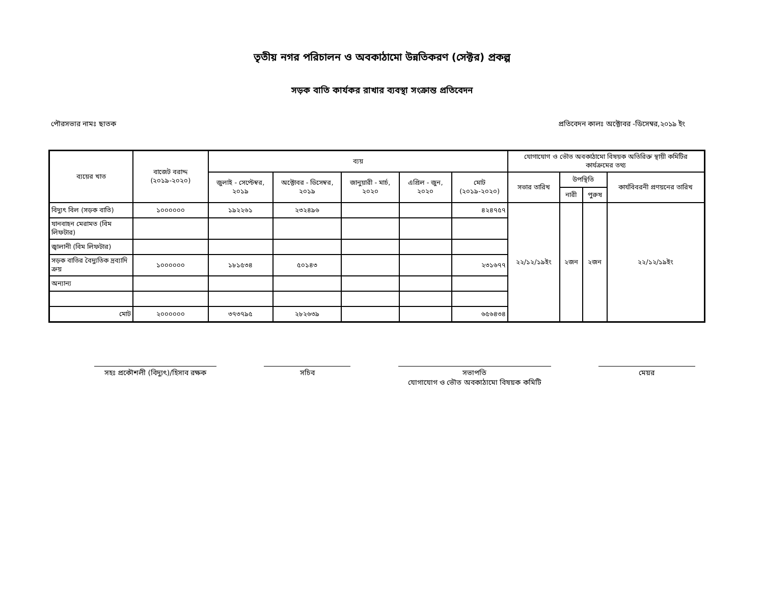তৃতীয় নগর পরিচালন ও অবকাঠামো উন্নতিকরণ (সেক্টর) প্রকল্প
সড়ক বাতি কার্যকর রাখার ব্যবস্থা সংক্রান্ত প্রতিবেদন
পৌরসভার নামঃ ছাতক প্রতিবেদন কালঃ অক্টোবর -ডিসেম্বর,২০১৯ ইং
| ব্যয়ের খাত | বাজেট বরাদ্দ (২০১৯-২০২০) | ব্যয় | | | | | যোগাযোগ ও ভৌত অবকাঠামো বিষয়ক অতিরিক্ত স্থায়ী কমিটির কার্যক্রমের তথ্য | | | |
| --- | --- | --- | --- | --- | --- | --- | --- | --- | --- | --- |
| | | জুলাই - সেপ্টেম্বর, ২০১৯ | অক্টোবর - ডিসেম্বর, ২০১৯ | জানুয়ারী - মার্চ, ২০২০ | এপ্রিল - জুন, ২০২০ | মোট (২০১৯-২০২০) | সভার তারিখ | উপস্থিতি | | কার্যবিবরনী প্রণয়নের তারিখ |
| | | | | | | | | নারী | পুরুষ | |
| বিদ্যুৎ বিল (সড়ক বাতি) | ১০০০০০০ | ১৯২২৬১ | ২৩২৪৯৬ | | | ৪২৪৭৫৭ | ২২/১২/১৯ইং | ২জন | ২জন | ২২/১২/১৯ইং |
| যানবাহন মেরামত (বিম লিফটার) | | | | | | | | | | |
| জ্বালানী (বিম লিফটার) | | | | | | | | | | |
| সড়ক বাতির বৈদ্যুতিক দ্রব্যাদি ক্রয় | ১০০০০০০ | ১৮১৫৩৪ | ৫০১৪৩ | | | ২৩১৬৭৭ | | | | |
| অন্যান্য | | | | | | | | | | |
| মোট | ২০০০০০০ | ৩৭৩৭৯৫ | ২৮২৬৩৯ | | | ৬৫৬৪৩৪ | | | | |
সহঃ প্রকৌশলী (বিদ্যুৎ)/হিসাব রক্ষক
সচিব সভাপতি
যোগাযোগ ও ভৌত অবকাঠামো বিষয়ক কমিটি
মেয়র